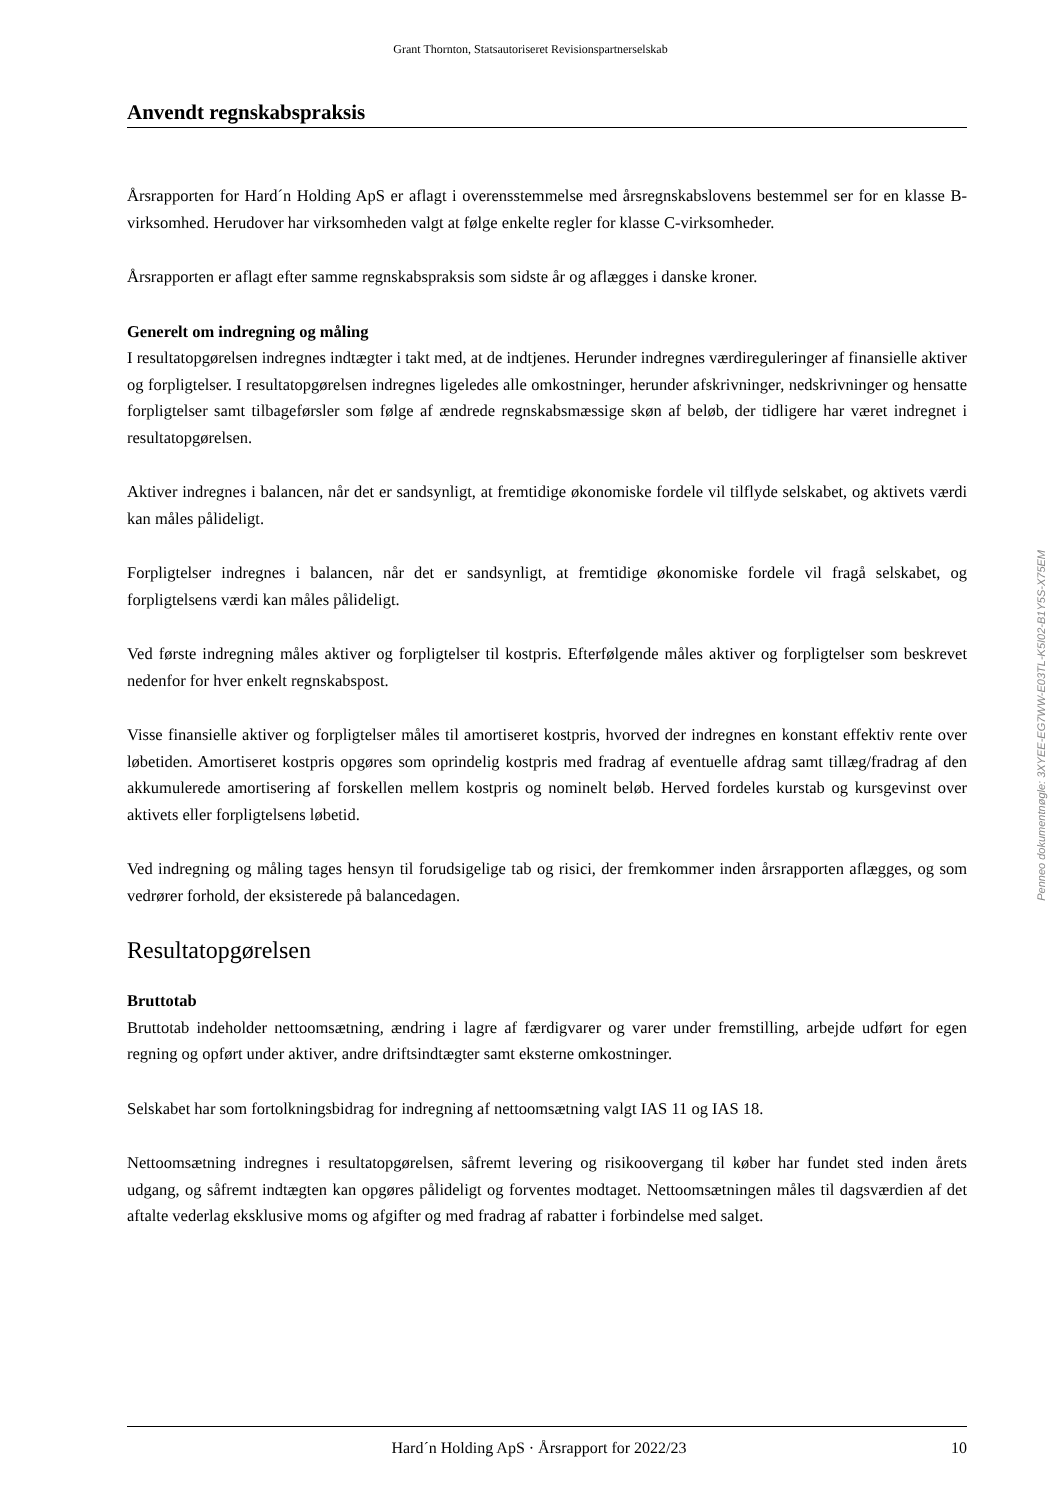Grant Thornton, Statsautoriseret Revisionspartnerselskab
Anvendt regnskabspraksis
Årsrapporten for Hard´n Holding ApS er aflagt i overensstemmelse med årsregnskabslovens bestemmel ser for en klasse B-virksomhed. Herudover har virksomheden valgt at følge enkelte regler for klasse C-virksomheder.
Årsrapporten er aflagt efter samme regnskabspraksis som sidste år og aflægges i danske kroner.
Generelt om indregning og måling
I resultatopgørelsen indregnes indtægter i takt med, at de indtjenes. Herunder indregnes værdireguleringer af finansielle aktiver og forpligtelser. I resultatopgørelsen indregnes ligeledes alle omkostninger, herunder afskrivninger, nedskrivninger og hensatte forpligtelser samt tilbageførsler som følge af ændrede regnskabsmæssige skøn af beløb, der tidligere har været indregnet i resultatopgørelsen.
Aktiver indregnes i balancen, når det er sandsynligt, at fremtidige økonomiske fordele vil tilflyde selskabet, og aktivets værdi kan måles pålideligt.
Forpligtelser indregnes i balancen, når det er sandsynligt, at fremtidige økonomiske fordele vil fragå selskabet, og forpligtelsens værdi kan måles pålideligt.
Ved første indregning måles aktiver og forpligtelser til kostpris. Efterfølgende måles aktiver og forpligtelser som beskrevet nedenfor for hver enkelt regnskabspost.
Visse finansielle aktiver og forpligtelser måles til amortiseret kostpris, hvorved der indregnes en konstant effektiv rente over løbetiden. Amortiseret kostpris opgøres som oprindelig kostpris med fradrag af eventuelle afdrag samt tillæg/fradrag af den akkumulerede amortisering af forskellen mellem kostpris og nominelt beløb. Herved fordeles kurstab og kursgevinst over aktivets eller forpligtelsens løbetid.
Ved indregning og måling tages hensyn til forudsigelige tab og risici, der fremkommer inden årsrapporten aflægges, og som vedrører forhold, der eksisterede på balancedagen.
Resultatopgørelsen
Bruttotab
Bruttotab indeholder nettoomsætning, ændring i lagre af færdigvarer og varer under fremstilling, arbejde udført for egen regning og opført under aktiver, andre driftsindtægter samt eksterne omkostninger.
Selskabet har som fortolkningsbidrag for indregning af nettoomsætning valgt IAS 11 og IAS 18.
Nettoomsætning indregnes i resultatopgørelsen, såfremt levering og risikoovergang til køber har fundet sted inden årets udgang, og såfremt indtægten kan opgøres pålideligt og forventes modtaget. Nettoomsætningen måles til dagsværdien af det aftalte vederlag eksklusive moms og afgifter og med fradrag af rabatter i forbindelse med salget.
Penneo dokumentnøgle: 3XYEE-EG7WW-E03TL-K5I02-B1Y5S-X75EM
Hard´n Holding ApS · Årsrapport for 2022/23 10